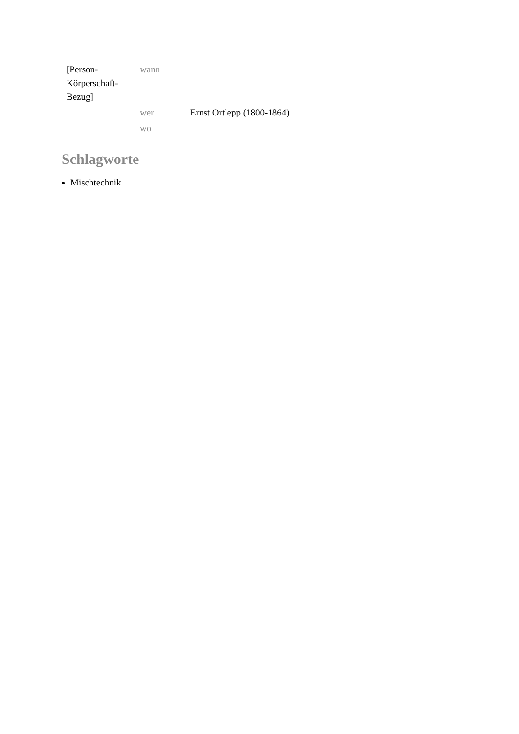| [Person- Körperschaft- Bezug] | wann | |
| | wer | Ernst Ortlepp (1800-1864) |
| | wo | |
Schlagworte
Mischtechnik